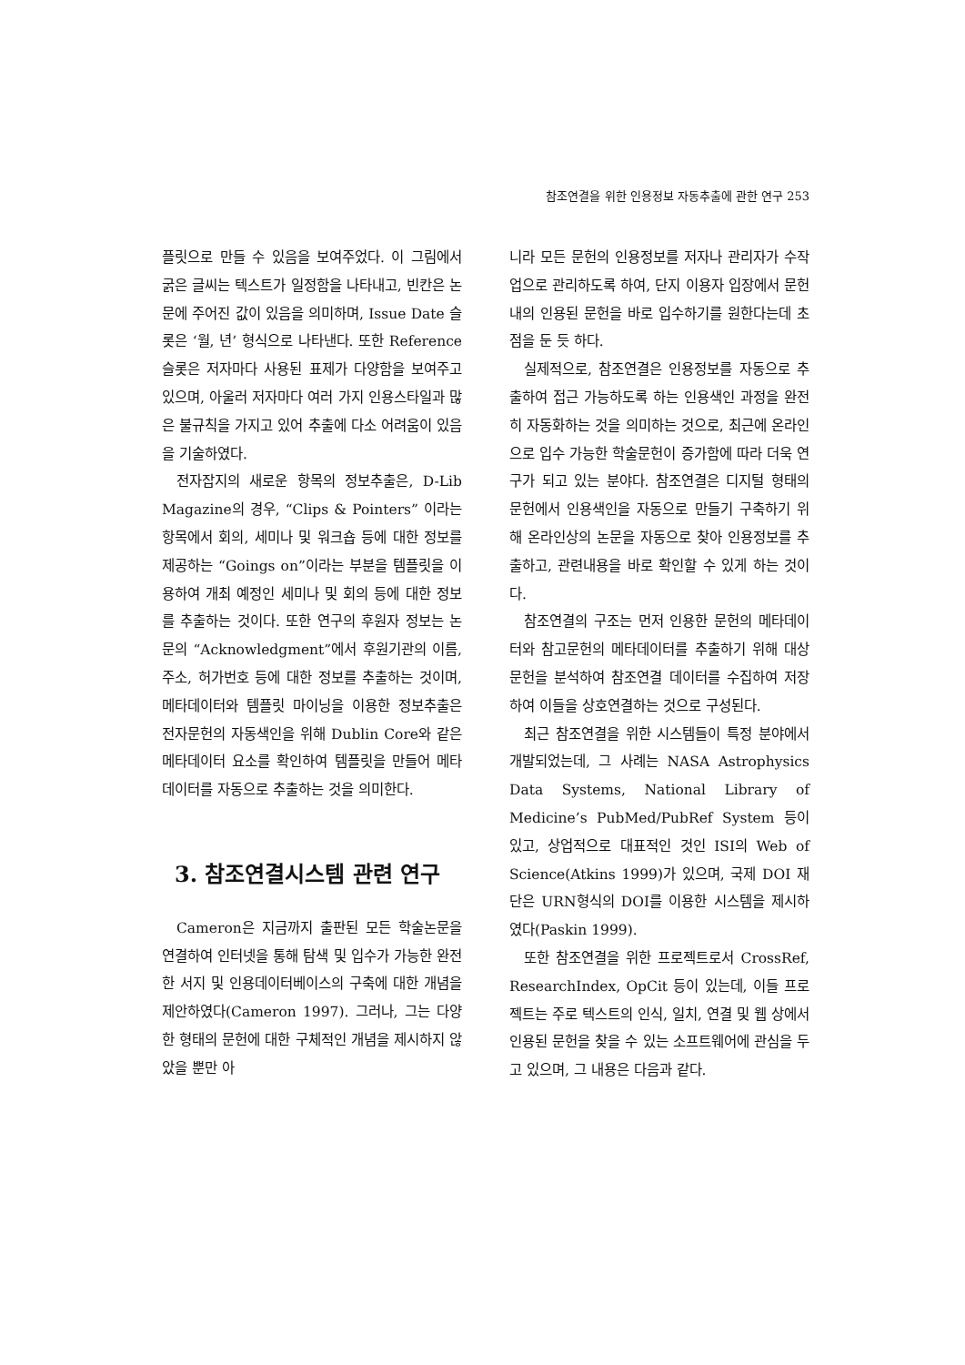참조연결을 위한 인용정보 자동추출에 관한 연구 253
플릿으로 만들 수 있음을 보여주었다. 이 그림에서 굵은 글씨는 텍스트가 일정함을 나타내고, 빈칸은 논문에 주어진 값이 있음을 의미하며, Issue Date 슬롯은 ‘월, 년’ 형식으로 나타낸다. 또한 Reference 슬롯은 저자마다 사용된 표제가 다양함을 보여주고 있으며, 아울러 저자마다 여러 가지 인용스타일과 많은 불규칙을 가지고 있어 추출에 다소 어려움이 있음을 기술하였다.
전자잡지의 새로운 항목의 정보추출은, D-Lib Magazine의 경우, “Clips & Pointers” 이라는 항목에서 회의, 세미나 및 워크숍 등에 대한 정보를 제공하는 “Goings on”이라는 부분을 템플릿을 이용하여 개최 예정인 세미나 및 회의 등에 대한 정보를 추출하는 것이다. 또한 연구의 후원자 정보는 논문의 “Acknowledgment”에서 후원기관의 이름, 주소, 허가번호 등에 대한 정보를 추출하는 것이며, 메타데이터와 템플릿 마이닝을 이용한 정보추출은 전자문헌의 자동색인을 위해 Dublin Core와 같은 메타데이터 요소를 확인하여 템플릿을 만들어 메타데이터를 자동으로 추출하는 것을 의미한다.
3. 참조연결시스템 관련 연구
Cameron은 지금까지 출판된 모든 학술논문을 연결하여 인터넷을 통해 탐색 및 입수가 가능한 완전한 서지 및 인용데이터베이스의 구축에 대한 개념을 제안하였다(Cameron 1997). 그러나, 그는 다양한 형태의 문헌에 대한 구체적인 개념을 제시하지 않았을 뿐만 아
니라 모든 문헌의 인용정보를 저자나 관리자가 수작업으로 관리하도록 하여, 단지 이용자 입장에서 문헌내의 인용된 문헌을 바로 입수하기를 원한다는데 초점을 둔 듯 하다.
실제적으로, 참조연결은 인용정보를 자동으로 추출하여 접근 가능하도록 하는 인용색인 과정을 완전히 자동화하는 것을 의미하는 것으로, 최근에 온라인으로 입수 가능한 학술문헌이 증가함에 따라 더욱 연구가 되고 있는 분야다. 참조연결은 디지털 형태의 문헌에서 인용색인을 자동으로 만들기 구축하기 위해 온라인상의 논문을 자동으로 찾아 인용정보를 추출하고, 관련내용을 바로 확인할 수 있게 하는 것이다.
참조연결의 구조는 먼저 인용한 문헌의 메타데이터와 참고문헌의 메타데이터를 추출하기 위해 대상 문헌을 분석하여 참조연결 데이터를 수집하여 저장하여 이들을 상호연결하는 것으로 구성된다.
최근 참조연결을 위한 시스템들이 특정 분야에서 개발되었는데, 그 사례는 NASA Astrophysics Data Systems, National Library of Medicine’s PubMed/PubRef System 등이 있고, 상업적으로 대표적인 것인 ISI의 Web of Science(Atkins 1999)가 있으며, 국제 DOI 재단은 URN형식의 DOI를 이용한 시스템을 제시하였다(Paskin 1999).
또한 참조연결을 위한 프로젝트로서 CrossRef, ResearchIndex, OpCit 등이 있는데, 이들 프로젝트는 주로 텍스트의 인식, 일치, 연결 및 웹 상에서 인용된 문헌을 찾을 수 있는 소프트웨어에 관심을 두고 있으며, 그 내용은 다음과 같다.